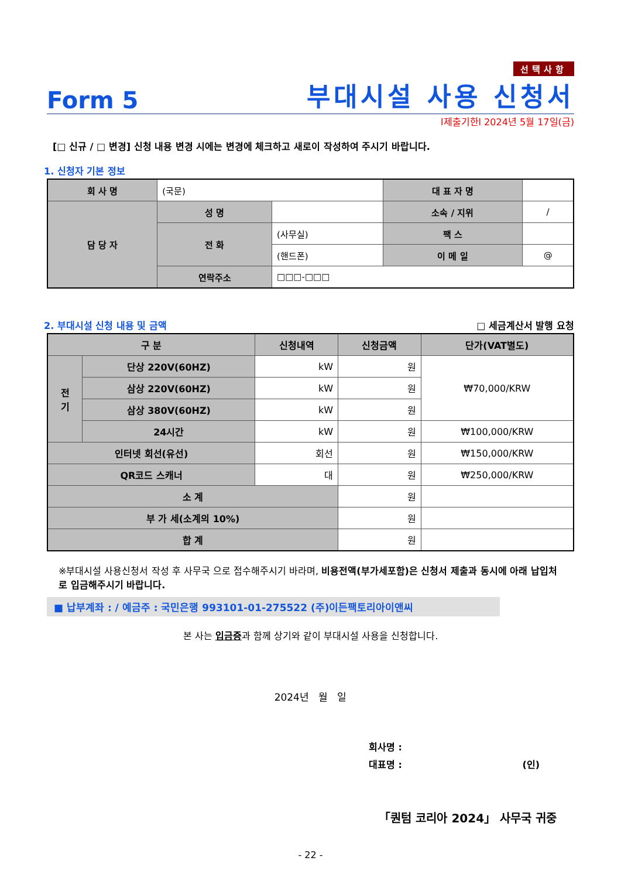선택사항
Form 5
부대시설 사용 신청서
l제출기한l 2024년 5월 17일(금)
[□ 신규 / □ 변경] 신청 내용 변경 시에는 변경에 체크하고 새로이 작성하여 주시기 바랍니다.
1. 신청자 기본 정보
| 회 사 명 | (국문) | | 대 표 자 명 | |
| 담 당 자 | 성 명 | | 소속 / 지위 | / |
| | 전 화 | (사무실) | 팩 스 | |
| | | (핸드폰) | 이 메 일 | @ |
| | 연락주소 | □□□-□□□ | | |
2. 부대시설 신청 내용 및 금액 □ 세금계산서 발행 요청
| 구 분 | | 신청내역 | 신청금액 | 단가(VAT별도) |
| --- | --- | --- | --- | --- |
| 전 기 | 단상 220V(60HZ) | kW | 원 | ₩70,000/KRW |
| | 삼상 220V(60HZ) | kW | 원 | |
| | 삼상 380V(60HZ) | kW | 원 | |
| | 24시간 | kW | 원 | ₩100,000/KRW |
| 인터넷 회선(유선) | | 회선 | 원 | ₩150,000/KRW |
| QR코드 스캐너 | | 대 | 원 | ₩250,000/KRW |
| 소 계 | | | 원 | |
| 부 가 세(소계의 10%) | | | 원 | |
| 합 계 | | | 원 | |
※부대시설 사용신청서 작성 후 사무국 으로 접수해주시기 바라며, 비용전액(부가세포함)은 신청서 제출과 동시에 아래 납입처로 입금해주시기 바랍니다.
■ 납부계좌 : / 예금주 : 국민은행 993101-01-275522 (주)이든팩토리아이앤씨
본 사는 입금증과 함께 상기와 같이 부대시설 사용을 신청합니다.
2024년 월 일
회사명 :
대표명 : (인)
「퀀텀 코리아 2024」 사무국 귀중
- 22 -